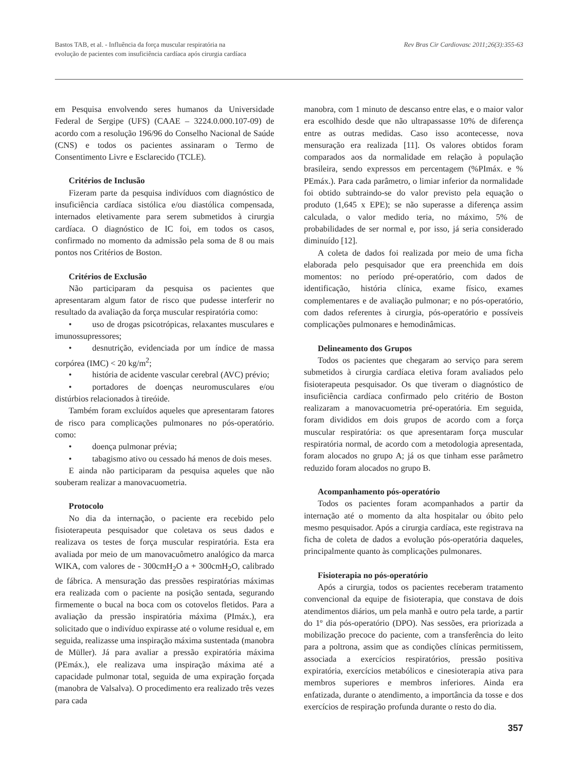Bastos TAB, et al. - Influência da força muscular respiratória na
evolução de pacientes com insuficiência cardíaca após cirurgia cardíaca
Rev Bras Cir Cardiovasc 2011;26(3):355-63
em Pesquisa envolvendo seres humanos da Universidade Federal de Sergipe (UFS) (CAAE – 3224.0.000.107-09) de acordo com a resolução 196/96 do Conselho Nacional de Saúde (CNS) e todos os pacientes assinaram o Termo de Consentimento Livre e Esclarecido (TCLE).
Critérios de Inclusão
Fizeram parte da pesquisa indivíduos com diagnóstico de insuficiência cardíaca sistólica e/ou diastólica compensada, internados eletivamente para serem submetidos à cirurgia cardíaca. O diagnóstico de IC foi, em todos os casos, confirmado no momento da admissão pela soma de 8 ou mais pontos nos Critérios de Boston.
Critérios de Exclusão
Não participaram da pesquisa os pacientes que apresentaram algum fator de risco que pudesse interferir no resultado da avaliação da força muscular respiratória como:
• uso de drogas psicotrópicas, relaxantes musculares e imunossupressores;
• desnutrição, evidenciada por um índice de massa corpórea (IMC) < 20 kg/m<sup>2</sup>;
• história de acidente vascular cerebral (AVC) prévio;
• portadores de doenças neuromusculares e/ou distúrbios relacionados à tireóide.
Também foram excluídos aqueles que apresentaram fatores de risco para complicações pulmonares no pós-operatório. como:
• doença pulmonar prévia;
• tabagismo ativo ou cessado há menos de dois meses.
E ainda não participaram da pesquisa aqueles que não souberam realizar a manovacuometria.
Protocolo
No dia da internação, o paciente era recebido pelo fisioterapeuta pesquisador que coletava os seus dados e realizava os testes de força muscular respiratória. Esta era avaliada por meio de um manovacuômetro analógico da marca WIKA, com valores de - 300cmH<sub>2</sub>O a + 300cmH<sub>2</sub>O, calibrado de fábrica. A mensuração das pressões respiratórias máximas era realizada com o paciente na posição sentada, segurando firmemente o bucal na boca com os cotovelos fletidos. Para a avaliação da pressão inspiratória máxima (PImáx.), era solicitado que o indivíduo expirasse até o volume residual e, em seguida, realizasse uma inspiração máxima sustentada (manobra de Müller). Já para avaliar a pressão expiratória máxima (PEmáx.), ele realizava uma inspiração máxima até a capacidade pulmonar total, seguida de uma expiração forçada (manobra de Valsalva). O procedimento era realizado três vezes para cada
manobra, com 1 minuto de descanso entre elas, e o maior valor era escolhido desde que não ultrapassasse 10% de diferença entre as outras medidas. Caso isso acontecesse, nova mensuração era realizada [11]. Os valores obtidos foram comparados aos da normalidade em relação à população brasileira, sendo expressos em percentagem (%PImáx. e % PEmáx.). Para cada parâmetro, o limiar inferior da normalidade foi obtido subtraindo-se do valor previsto pela equação o produto (1,645 x EPE); se não superasse a diferença assim calculada, o valor medido teria, no máximo, 5% de probabilidades de ser normal e, por isso, já seria considerado diminuído [12].
A coleta de dados foi realizada por meio de uma ficha elaborada pelo pesquisador que era preenchida em dois momentos: no período pré-operatório, com dados de identificação, história clínica, exame físico, exames complementares e de avaliação pulmonar; e no pós-operatório, com dados referentes à cirurgia, pós-operatório e possíveis complicações pulmonares e hemodinâmicas.
Delineamento dos Grupos
Todos os pacientes que chegaram ao serviço para serem submetidos à cirurgia cardíaca eletiva foram avaliados pelo fisioterapeuta pesquisador. Os que tiveram o diagnóstico de insuficiência cardíaca confirmado pelo critério de Boston realizaram a manovacuometria pré-operatória. Em seguida, foram divididos em dois grupos de acordo com a força muscular respiratória: os que apresentaram força muscular respiratória normal, de acordo com a metodologia apresentada, foram alocados no grupo A; já os que tinham esse parâmetro reduzido foram alocados no grupo B.
Acompanhamento pós-operatório
Todos os pacientes foram acompanhados a partir da internação até o momento da alta hospitalar ou óbito pelo mesmo pesquisador. Após a cirurgia cardíaca, este registrava na ficha de coleta de dados a evolução pós-operatória daqueles, principalmente quanto às complicações pulmonares.
Fisioterapia no pós-operatório
Após a cirurgia, todos os pacientes receberam tratamento convencional da equipe de fisioterapia, que constava de dois atendimentos diários, um pela manhã e outro pela tarde, a partir do 1º dia pós-operatório (DPO). Nas sessões, era priorizada a mobilização precoce do paciente, com a transferência do leito para a poltrona, assim que as condições clínicas permitissem, associada a exercícios respiratórios, pressão positiva expiratória, exercícios metabólicos e cinesioterapia ativa para membros superiores e membros inferiores. Ainda era enfatizada, durante o atendimento, a importância da tosse e dos exercícios de respiração profunda durante o resto do dia.
357